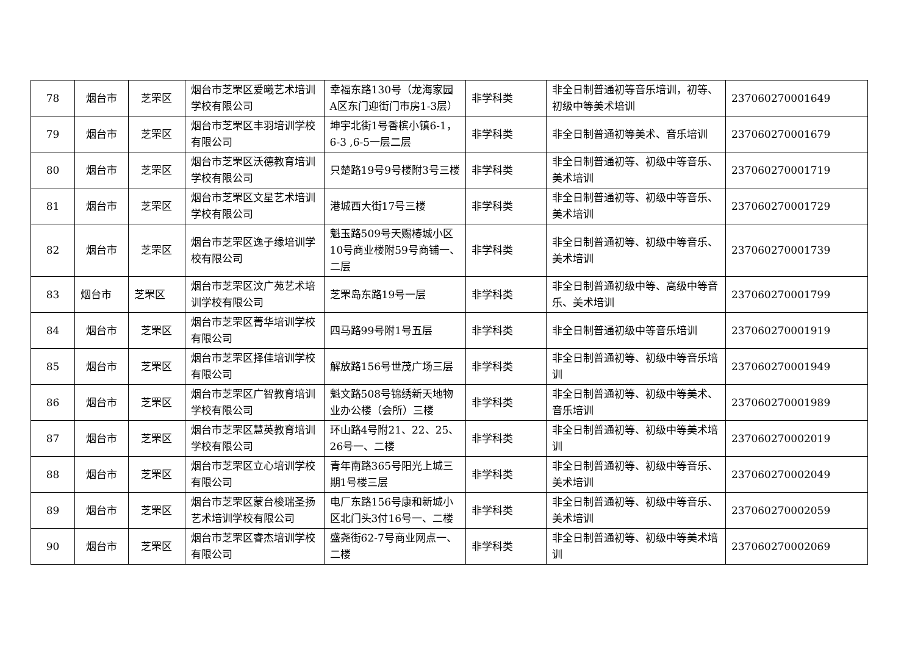| 78 | 烟台市 | 芝罘区 | 烟台市芝罘区爱曦艺术培训学校有限公司 | 幸福东路130号（龙海家园A区东门迎街门市房1-3层） | 非学科类 | 非全日制普通初等音乐培训，初等、初级中等美术培训 | 237060270001649 |
| 79 | 烟台市 | 芝罘区 | 烟台市芝罘区丰羽培训学校有限公司 | 坤宇北街1号香槟小镇6-1，6-3 ,6-5一层二层 | 非学科类 | 非全日制普通初等美术、音乐培训 | 237060270001679 |
| 80 | 烟台市 | 芝罘区 | 烟台市芝罘区沃德教育培训学校有限公司 | 只楚路19号9号楼附3号三楼 | 非学科类 | 非全日制普通初等、初级中等音乐、美术培训 | 237060270001719 |
| 81 | 烟台市 | 芝罘区 | 烟台市芝罘区文星艺术培训学校有限公司 | 港城西大街17号三楼 | 非学科类 | 非全日制普通初等、初级中等音乐、美术培训 | 237060270001729 |
| 82 | 烟台市 | 芝罘区 | 烟台市芝罘区逸子缘培训学校有限公司 | 魁玉路509号天赐椿城小区10号商业楼附59号商铺一、二层 | 非学科类 | 非全日制普通初等、初级中等音乐、美术培训 | 237060270001739 |
| 83 | 烟台市 | 芝罘区 | 烟台市芝罘区汶广苑艺术培训学校有限公司 | 芝罘岛东路19号一层 | 非学科类 | 非全日制普通初级中等、高级中等音乐、美术培训 | 237060270001799 |
| 84 | 烟台市 | 芝罘区 | 烟台市芝罘区菁华培训学校有限公司 | 四马路99号附1号五层 | 非学科类 | 非全日制普通初级中等音乐培训 | 237060270001919 |
| 85 | 烟台市 | 芝罘区 | 烟台市芝罘区择佳培训学校有限公司 | 解放路156号世茂广场三层 | 非学科类 | 非全日制普通初等、初级中等音乐培训 | 237060270001949 |
| 86 | 烟台市 | 芝罘区 | 烟台市芝罘区广智教育培训学校有限公司 | 魁文路508号锦绣新天地物业办公楼（会所）三楼 | 非学科类 | 非全日制普通初等、初级中等美术、音乐培训 | 237060270001989 |
| 87 | 烟台市 | 芝罘区 | 烟台市芝罘区慧英教育培训学校有限公司 | 环山路4号附21、22、25、26号一、二楼 | 非学科类 | 非全日制普通初等、初级中等美术培训 | 237060270002019 |
| 88 | 烟台市 | 芝罘区 | 烟台市芝罘区立心培训学校有限公司 | 青年南路365号阳光上城三期1号楼三层 | 非学科类 | 非全日制普通初等、初级中等音乐、美术培训 | 237060270002049 |
| 89 | 烟台市 | 芝罘区 | 烟台市芝罘区蒙台梭瑞圣扬艺术培训学校有限公司 | 电厂东路156号康和新城小区北门头3付16号一、二楼 | 非学科类 | 非全日制普通初等、初级中等音乐、美术培训 | 237060270002059 |
| 90 | 烟台市 | 芝罘区 | 烟台市芝罘区睿杰培训学校有限公司 | 盛尧街62-7号商业网点一、二楼 | 非学科类 | 非全日制普通初等、初级中等美术培训 | 237060270002069 |